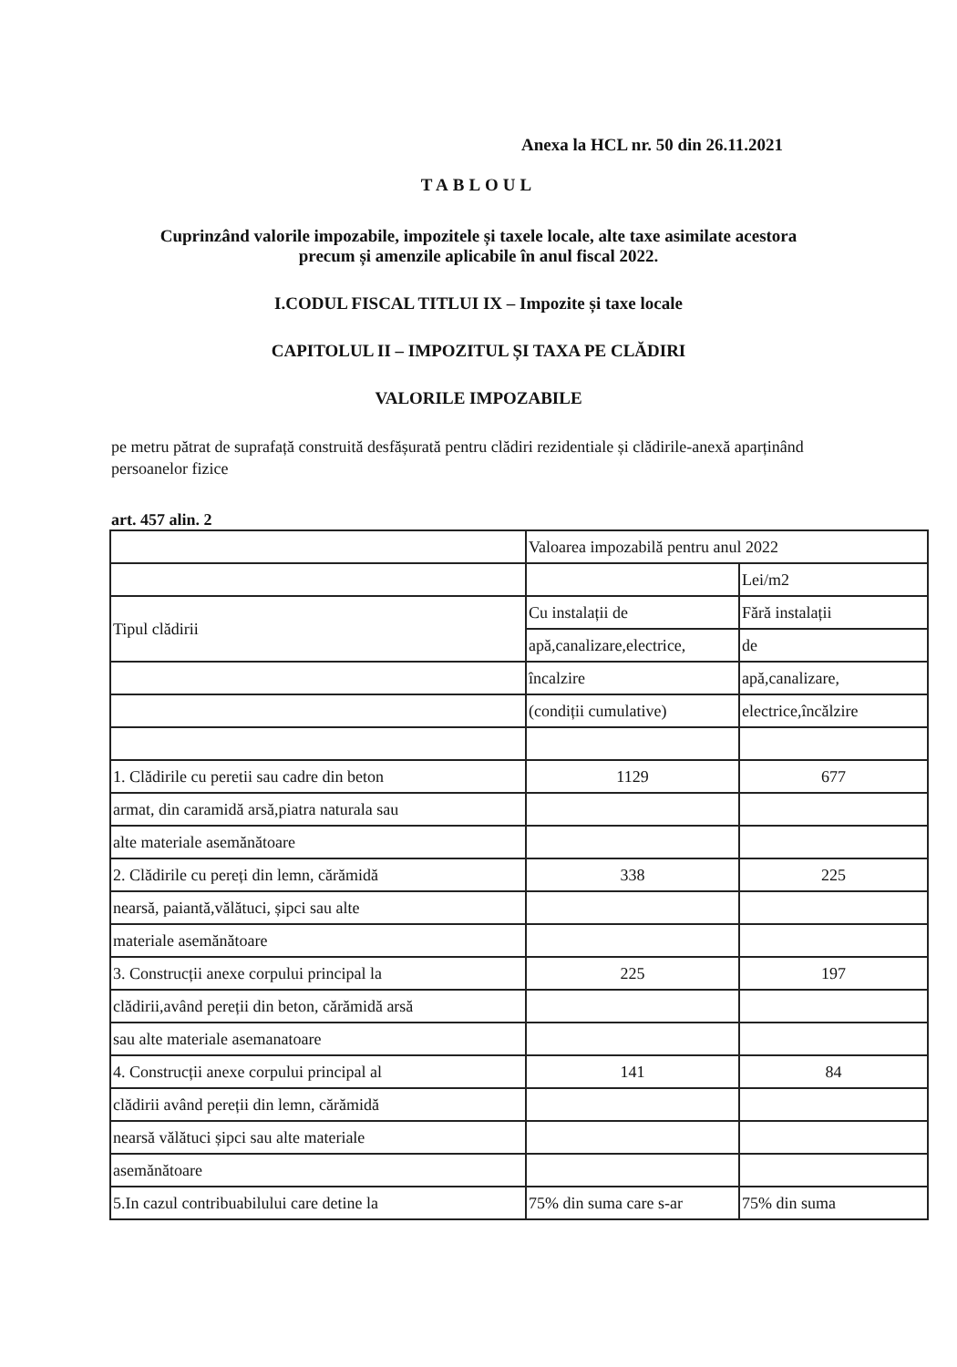Anexa la HCL nr. 50 din 26.11.2021
TABLOUL
Cuprinzând valorile impozabile, impozitele și taxele locale, alte taxe asimilate acestora
precum și amenzile aplicabile în anul fiscal 2022.
I.CODUL FISCAL TITLUI IX – Impozite și taxe locale
CAPITOLUL II – IMPOZITUL ȘI TAXA PE CLĂDIRI
VALORILE IMPOZABILE
pe metru pătrat de suprafață construită desfășurată pentru clădiri rezidentiale și clădirile-anexă aparținând persoanelor fizice
art. 457 alin. 2
| | Valoarea impozabilă pentru anul 2022 | |
| | | Lei/m2 |
| Tipul clădirii | Cu instalații de | Fără instalații |
| | apă,canalizare,electrice, | de |
| | încalzire | apă,canalizare, |
| | (condiții cumulative) | electrice,încălzire |
| 1. Clădirile cu peretii sau cadre din beton | 1129 | 677 |
| armat, din caramidă arsă,piatra naturala sau | | |
| alte materiale asemănătoare | | |
| 2. Clădirile cu pereți din lemn, cărămidă | 338 | 225 |
| nearsă, paiantă,vălătuci, șipci sau alte | | |
| materiale asemănătoare | | |
| 3. Construcții anexe corpului principal la | 225 | 197 |
| clădirii,având pereții din beton, cărămidă arsă | | |
| sau alte materiale asemanatoare | | |
| 4. Construcții anexe corpului principal al | 141 | 84 |
| clădirii având pereții din lemn, cărămidă | | |
| nearsă vălătuci șipci sau alte materiale | | |
| asemănătoare | | |
| 5.In cazul contribuabilului care detine la | 75% din suma care s-ar | 75% din suma |